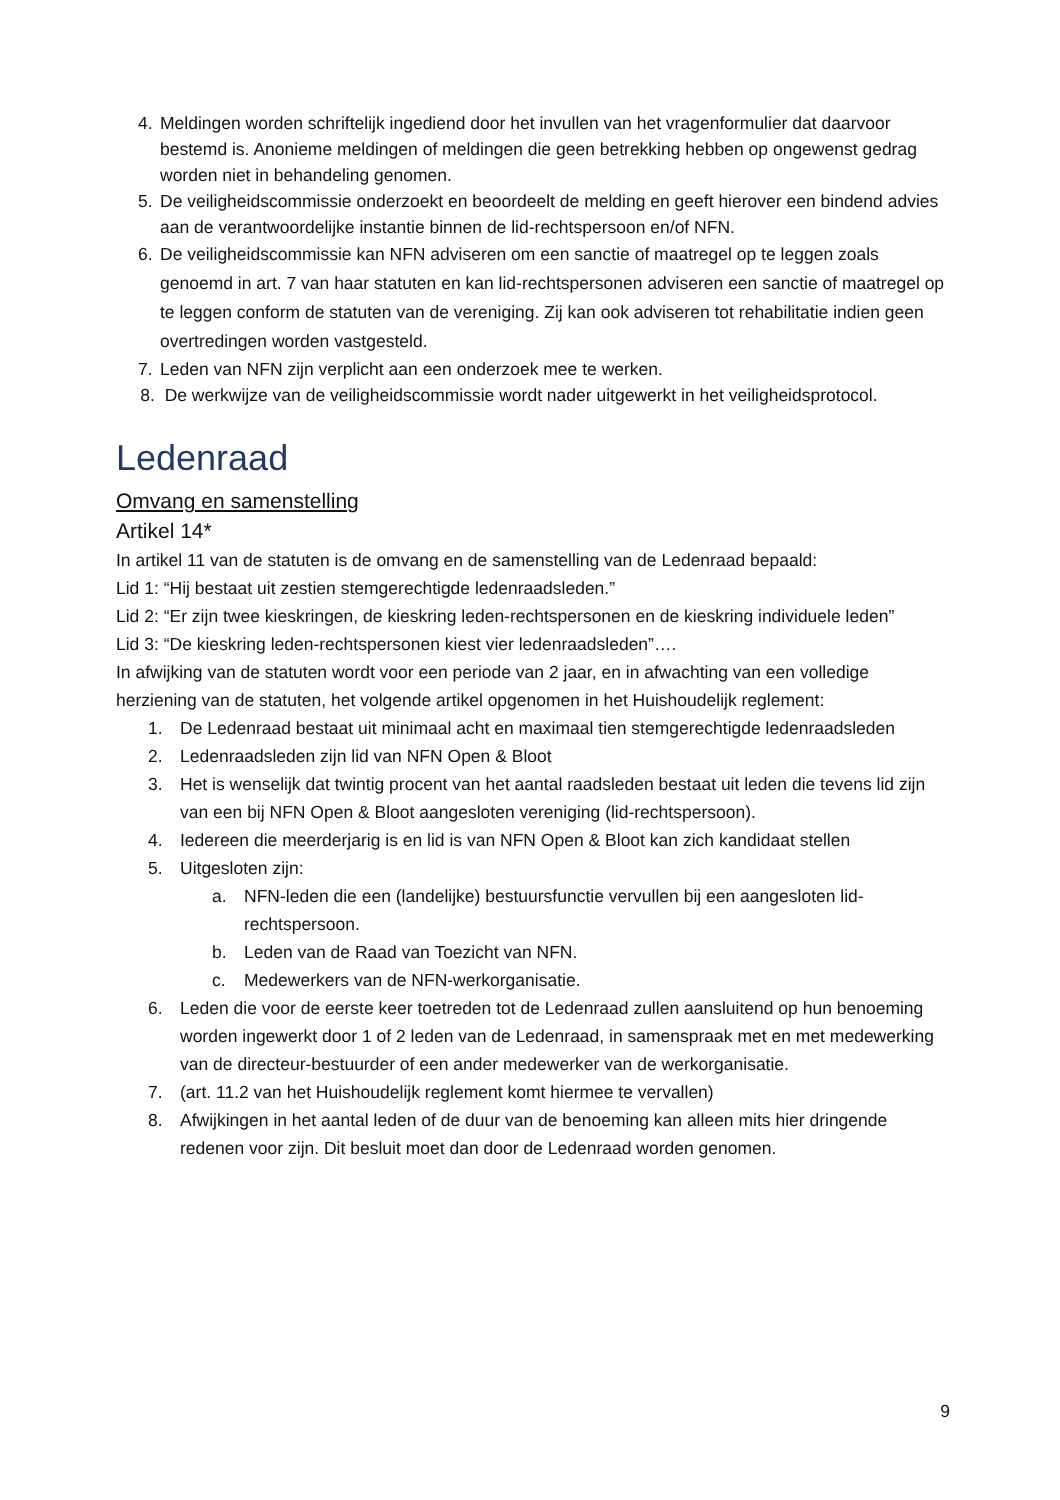4. Meldingen worden schriftelijk ingediend door het invullen van het vragenformulier dat daarvoor bestemd is. Anonieme meldingen of meldingen die geen betrekking hebben op ongewenst gedrag worden niet in behandeling genomen.
5. De veiligheidscommissie onderzoekt en beoordeelt de melding en geeft hierover een bindend advies aan de verantwoordelijke instantie binnen de lid-rechtspersoon en/of NFN.
6. De veiligheidscommissie kan NFN adviseren om een sanctie of maatregel op te leggen zoals genoemd in art. 7 van haar statuten en kan lid-rechtspersonen adviseren een sanctie of maatregel op te leggen conform de statuten van de vereniging. Zij kan ook adviseren tot rehabilitatie indien geen overtredingen worden vastgesteld.
7. Leden van NFN zijn verplicht aan een onderzoek mee te werken.
8. De werkwijze van de veiligheidscommissie wordt nader uitgewerkt in het veiligheidsprotocol.
Ledenraad
Omvang en samenstelling
Artikel 14*
In artikel 11 van de statuten is de omvang en de samenstelling van de Ledenraad bepaald:
Lid 1: “Hij bestaat uit zestien stemgerechtigde ledenraadsleden.”
Lid 2: “Er zijn twee kieskringen, de kieskring leden-rechtspersonen en de kieskring individuele leden”
Lid 3: “De kieskring leden-rechtspersonen kiest vier ledenraadsleden”….
In afwijking van de statuten wordt voor een periode van 2 jaar, en in afwachting van een volledige herziening van de statuten, het volgende artikel opgenomen in het Huishoudelijk reglement:
1. De Ledenraad bestaat uit minimaal acht en maximaal tien stemgerechtigde ledenraadsleden
2. Ledenraadsleden zijn lid van NFN Open & Bloot
3. Het is wenselijk dat twintig procent van het aantal raadsleden bestaat uit leden die tevens lid zijn van een bij NFN Open & Bloot aangesloten vereniging (lid-rechtspersoon).
4. Iedereen die meerderjarig is en lid is van NFN Open & Bloot kan zich kandidaat stellen
5. Uitgesloten zijn:
a. NFN-leden die een (landelijke) bestuursfunctie vervullen bij een aangesloten lid-rechtspersoon.
b. Leden van de Raad van Toezicht van NFN.
c. Medewerkers van de NFN-werkorganisatie.
6. Leden die voor de eerste keer toetreden tot de Ledenraad zullen aansluitend op hun benoeming worden ingewerkt door 1 of 2 leden van de Ledenraad, in samenspraak met en met medewerking van de directeur-bestuurder of een ander medewerker van de werkorganisatie.
7. (art. 11.2 van het Huishoudelijk reglement komt hiermee te vervallen)
8. Afwijkingen in het aantal leden of de duur van de benoeming kan alleen mits hier dringende redenen voor zijn. Dit besluit moet dan door de Ledenraad worden genomen.
9